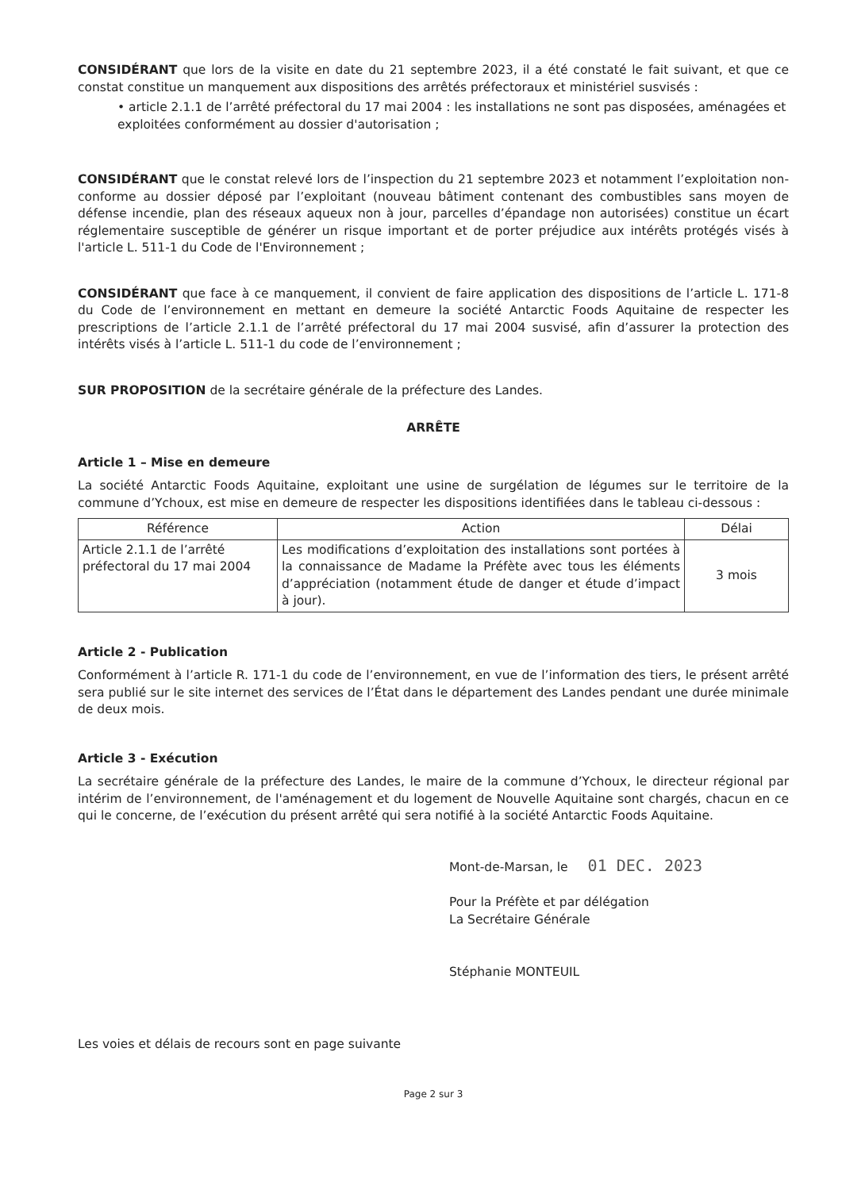CONSIDÉRANT que lors de la visite en date du 21 septembre 2023, il a été constaté le fait suivant, et que ce constat constitue un manquement aux dispositions des arrêtés préfectoraux et ministériel susvisés :
• article 2.1.1 de l’arrêté préfectoral du 17 mai 2004 : les installations ne sont pas disposées, aménagées et exploitées conformément au dossier d'autorisation ;
CONSIDÉRANT que le constat relevé lors de l’inspection du 21 septembre 2023 et notamment l’exploitation non-conforme au dossier déposé par l’exploitant (nouveau bâtiment contenant des combustibles sans moyen de défense incendie, plan des réseaux aqueux non à jour, parcelles d’épandage non autorisées) constitue un écart réglementaire susceptible de générer un risque important et de porter préjudice aux intérêts protégés visés à l'article L. 511-1 du Code de l'Environnement ;
CONSIDÉRANT que face à ce manquement, il convient de faire application des dispositions de l’article L. 171-8 du Code de l’environnement en mettant en demeure la société Antarctic Foods Aquitaine de respecter les prescriptions de l’article 2.1.1 de l’arrêté préfectoral du 17 mai 2004 susvisé, afin d’assurer la protection des intérêts visés à l’article L. 511-1 du code de l’environnement ;
SUR PROPOSITION de la secrétaire générale de la préfecture des Landes.
ARRÊTE
Article 1 – Mise en demeure
La société Antarctic Foods Aquitaine, exploitant une usine de surgélation de légumes sur le territoire de la commune d’Ychoux, est mise en demeure de respecter les dispositions identifiées dans le tableau ci-dessous :
| Référence | Action | Délai |
| --- | --- | --- |
| Article 2.1.1 de l’arrêté préfectoral du 17 mai 2004 | Les modifications d’exploitation des installations sont portées à la connaissance de Madame la Préfète avec tous les éléments d’appréciation (notamment étude de danger et étude d’impact à jour). | 3 mois |
Article 2 - Publication
Conformément à l’article R. 171-1 du code de l’environnement, en vue de l’information des tiers, le présent arrêté sera publié sur le site internet des services de l’État dans le département des Landes pendant une durée minimale de deux mois.
Article 3 - Exécution
La secrétaire générale de la préfecture des Landes, le maire de la commune d’Ychoux, le directeur régional par intérim de l’environnement, de l'aménagement et du logement de Nouvelle Aquitaine sont chargés, chacun en ce qui le concerne, de l’exécution du présent arrêté qui sera notifié à la société Antarctic Foods Aquitaine.
Mont-de-Marsan, le 01 DEC. 2023
Pour la Préfète et par délégation
La Secrétaire Générale
Stéphanie MONTEUIL
Les voies et délais de recours sont en page suivante
Page 2 sur 3